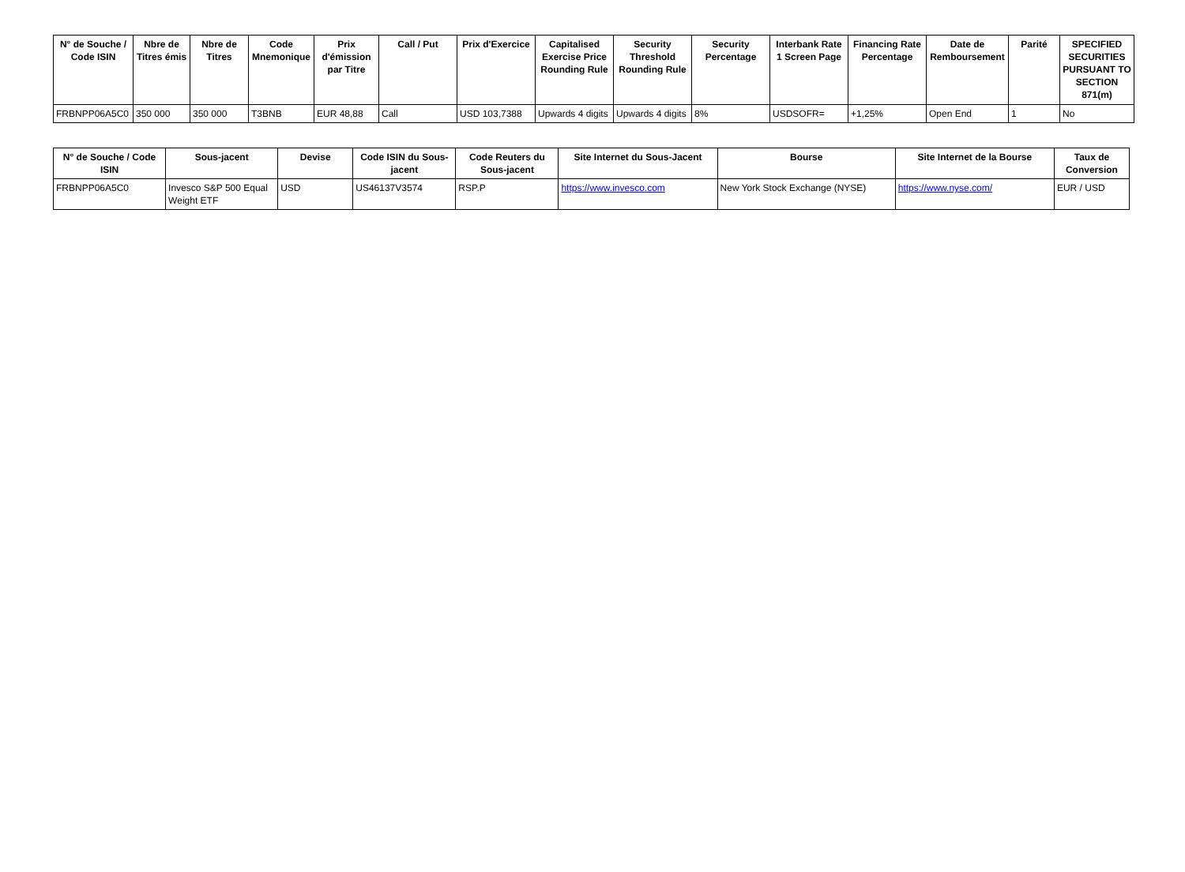| N° de Souche / Code ISIN | Nbre de Titres émis | Nbre de Titres | Code Mnemonique | Prix d'émission par Titre | Call / Put | Prix d'Exercice | Capitalised Exercise Price Rounding Rule | Security Threshold Rounding Rule | Security Percentage | Interbank Rate 1 Screen Page | Financing Rate Percentage | Date de Remboursement | Parité | SPECIFIED SECURITIES PURSUANT TO SECTION 871(m) |
| --- | --- | --- | --- | --- | --- | --- | --- | --- | --- | --- | --- | --- | --- | --- |
| FRBNPP06A5C0 | 350 000 | 350 000 | T3BNB | EUR 48,88 | Call | USD 103,7388 | Upwards 4 digits | Upwards 4 digits | 8% | USDSOFR= | +1,25% | Open End | 1 | No |
| N° de Souche / Code ISIN | Sous-jacent | Devise | Code ISIN du Sous-jacent | Code Reuters du Sous-jacent | Site Internet du Sous-Jacent | Bourse | Site Internet de la Bourse | Taux de Conversion |
| --- | --- | --- | --- | --- | --- | --- | --- | --- |
| FRBNPP06A5C0 | Invesco S&P 500 Equal Weight ETF | USD | US46137V3574 | RSP.P | https://www.invesco.com | New York Stock Exchange (NYSE) | https://www.nyse.com/ | EUR / USD |